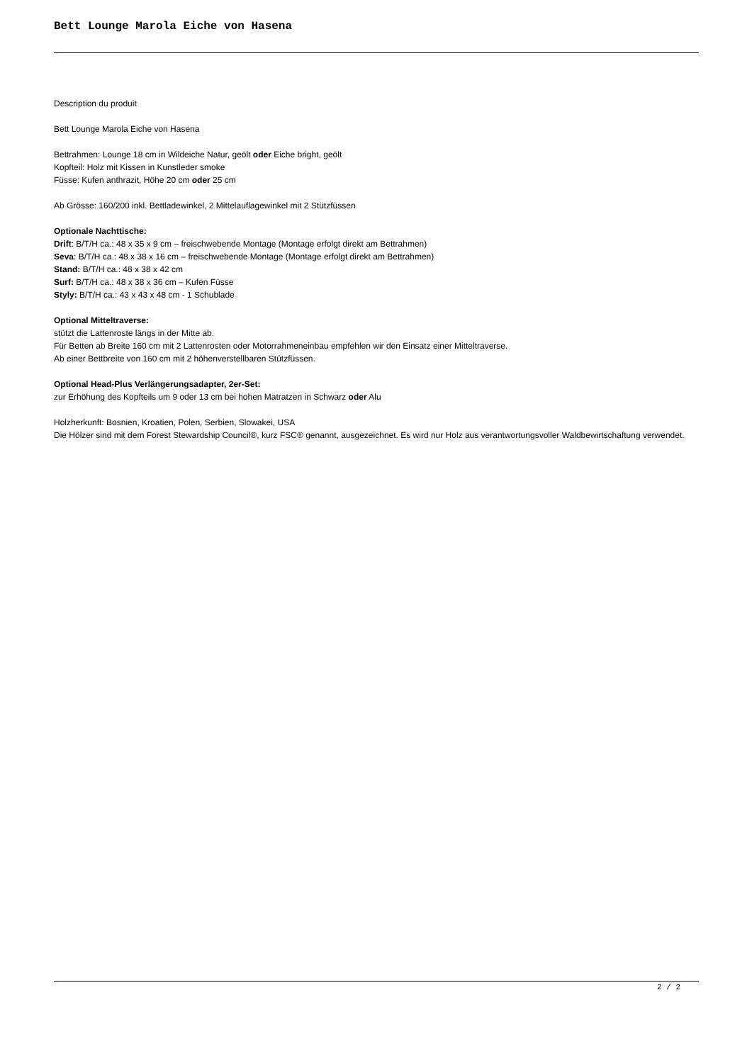Bett Lounge Marola Eiche von Hasena
Description du produit
Bett Lounge Marola Eiche von Hasena
Bettrahmen: Lounge 18 cm in Wildeiche Natur, geölt oder Eiche bright, geölt
Kopfteil: Holz mit Kissen in Kunstleder smoke
Füsse: Kufen anthrazit, Höhe 20 cm oder 25 cm
Ab Grösse: 160/200 inkl. Bettladewinkel, 2 Mittelauflagewinkel mit 2 Stützfüssen
Optionale Nachttische:
Drift: B/T/H ca.: 48 x 35 x 9 cm – freischwebende Montage (Montage erfolgt direkt am Bettrahmen)
Seva: B/T/H ca.: 48 x 38 x 16 cm – freischwebende Montage (Montage erfolgt direkt am Bettrahmen)
Stand: B/T/H ca.: 48 x 38 x 42 cm
Surf: B/T/H ca.: 48 x 38 x 36 cm – Kufen Füsse
Styly: B/T/H ca.: 43 x 43 x 48 cm - 1 Schublade
Optional Mitteltraverse:
stützt die Lattenroste längs in der Mitte ab.
Für Betten ab Breite 160 cm mit 2 Lattenrosten oder Motorrahmeneinbau empfehlen wir den Einsatz einer Mitteltraverse.
Ab einer Bettbreite von 160 cm mit 2 höhenverstellbaren Stützfüssen.
Optional Head-Plus Verlängerungsadapter, 2er-Set:
zur Erhöhung des Kopfteils um 9 oder 13 cm bei hohen Matratzen in Schwarz oder Alu
Holzherkunft: Bosnien, Kroatien, Polen, Serbien, Slowakei, USA
Die Hölzer sind mit dem Forest Stewardship Council®, kurz FSC® genannt, ausgezeichnet. Es wird nur Holz aus verantwortungsvoller Waldbewirtschaftung verwendet.
2 / 2